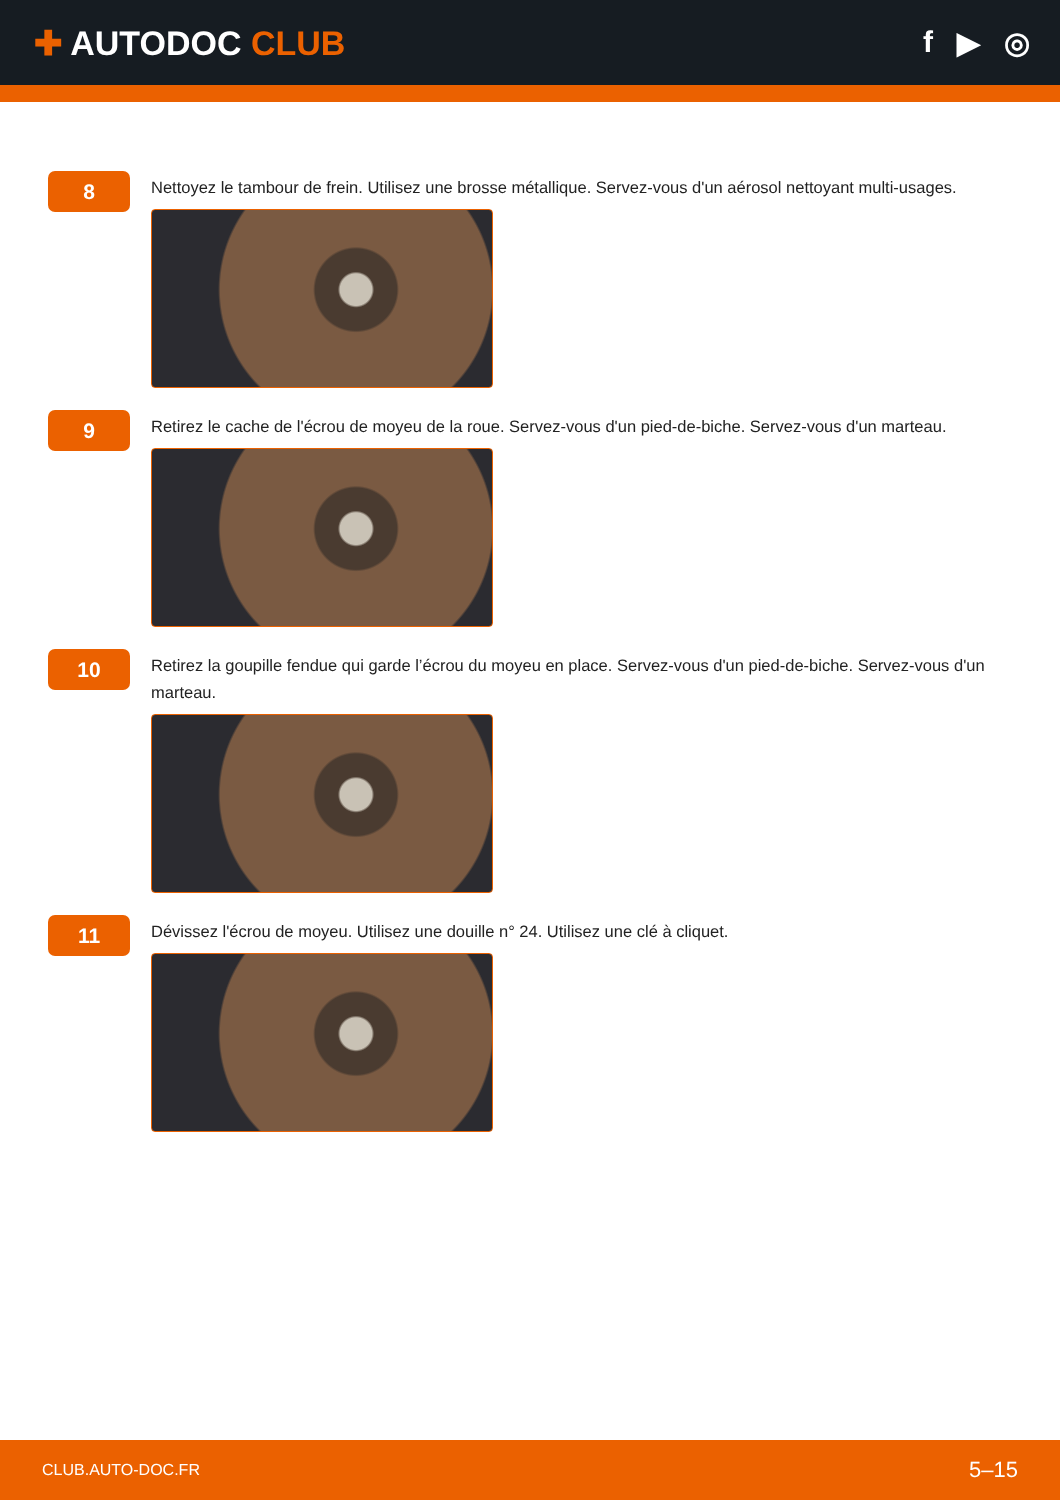✚ AUTODOC CLUB f ▶ ◎
8
Nettoyez le tambour de frein. Utilisez une brosse métallique. Servez-vous d'un aérosol nettoyant multi-usages.
9
Retirez le cache de l'écrou de moyeu de la roue. Servez-vous d'un pied-de-biche. Servez-vous d'un marteau.
10
Retirez la goupille fendue qui garde l’écrou du moyeu en place. Servez-vous d'un pied-de-biche. Servez-vous d'un marteau.
11
Dévissez l'écrou de moyeu. Utilisez une douille n° 24. Utilisez une clé à cliquet.
CLUB.AUTO-DOC.FR 5–15